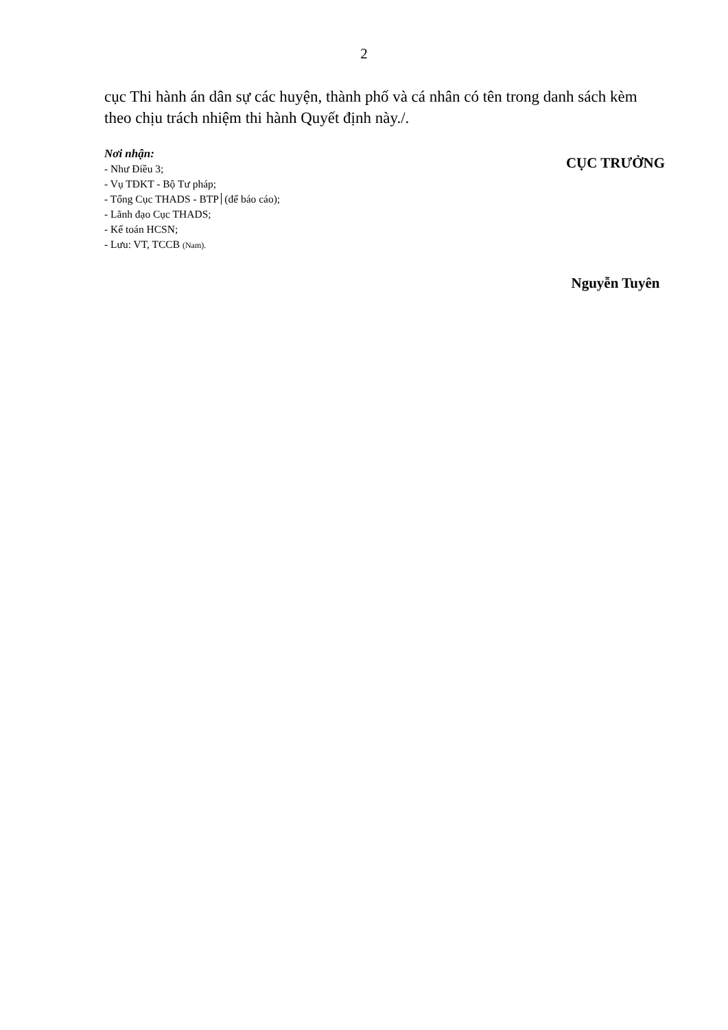2
cục Thi hành án dân sự các huyện, thành phố và cá nhân có tên trong danh sách kèm theo chịu trách nhiệm thi hành Quyết định này./.
Nơi nhận:
- Như Điều 3;
- Vụ TĐKT - Bộ Tư pháp;
- Tổng Cục THADS - BTP (để báo cáo);
- Lãnh đạo Cục THADS;
- Kế toán HCSN;
- Lưu: VT, TCCB (Nam).
CỤC TRƯỞNG
Nguyễn Tuyên